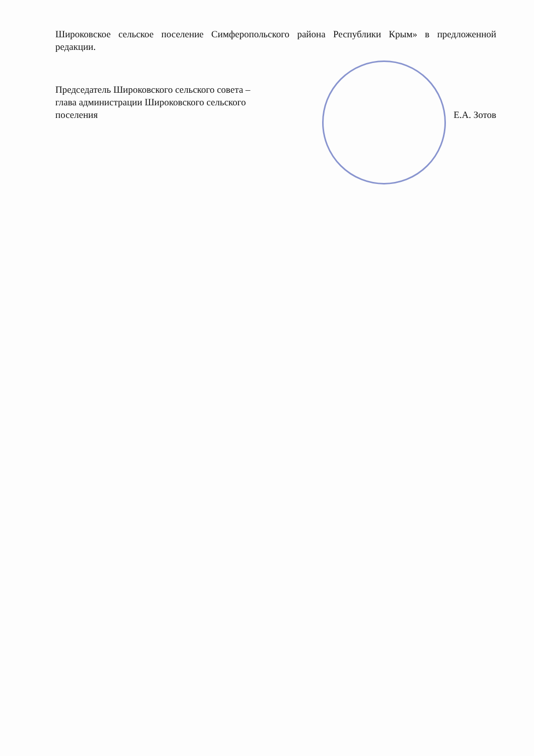Широковское сельское поселение Симферопольского района Республики Крым» в предложенной редакции.
Председатель Широковского сельского совета –
глава администрации Широковского сельского
поселения Е.А. Зотов